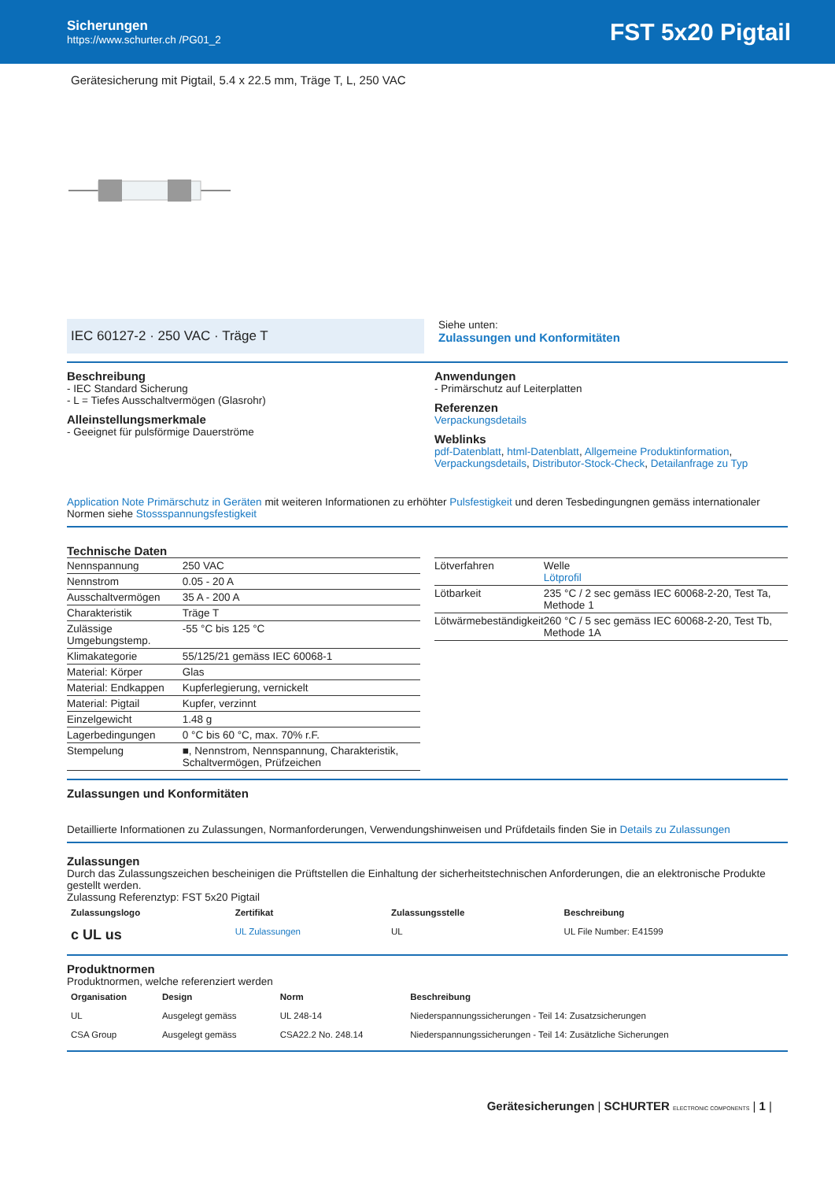Sicherungen
https://www.schurter.ch /PG01_2
FST 5x20 Pigtail
Gerätesicherung mit Pigtail, 5.4 x 22.5 mm, Träge T, L, 250 VAC
IEC 60127-2 · 250 VAC · Träge T
Siehe unten:
Zulassungen und Konformitäten
Beschreibung
- IEC Standard Sicherung
- L = Tiefes Ausschaltvermögen (Glasrohr)
Alleinstellungsmerkmale
- Geeignet für pulsförmige Dauerströme
Anwendungen
- Primärschutz auf Leiterplatten
Referenzen
Verpackungsdetails
Weblinks
pdf-Datenblatt, html-Datenblatt, Allgemeine Produktinformation, Verpackungsdetails, Distributor-Stock-Check, Detailanfrage zu Typ
Application Note Primärschutz in Geräten mit weiteren Informationen zu erhöhter Pulsfestigkeit und deren Tesbedingungnen gemäss internationaler Normen siehe Stossspannungsfestigkeit
Technische Daten
| Nennspannung | 250 VAC |
| Nennstrom | 0.05 - 20 A |
| Ausschaltvermögen | 35 A - 200 A |
| Charakteristik | Träge T |
| Zulässige Umgebungstemp. | -55 °C bis 125 °C |
| Klimakategorie | 55/125/21 gemäss IEC 60068-1 |
| Material: Körper | Glas |
| Material: Endkappen | Kupferlegierung, vernickelt |
| Material: Pigtail | Kupfer, verzinnt |
| Einzelgewicht | 1.48 g |
| Lagerbedingungen | 0 °C bis 60 °C, max. 70% r.F. |
| Stempelung | ■, Nennstrom, Nennspannung, Charakteristik, Schaltvermögen, Prüfzeichen |
| Lötverfahren | Welle Lötprofil |
| Lötbarkeit | 235 °C / 2 sec gemäss IEC 60068-2-20, Test Ta, Methode 1 |
| Lötwärmebeständigkeit | 260 °C / 5 sec gemäss IEC 60068-2-20, Test Tb, Methode 1A |
Zulassungen und Konformitäten
Detaillierte Informationen zu Zulassungen, Normanforderungen, Verwendungshinweisen und Prüfdetails finden Sie in Details zu Zulassungen
Zulassungen
Durch das Zulassungszeichen bescheinigen die Prüftstellen die Einhaltung der sicherheitstechnischen Anforderungen, die an elektronische Produkte gestellt werden.
Zulassung Referenztyp: FST 5x20 Pigtail
| Zulassungslogo | Zertifikat | Zulassungsstelle | Beschreibung |
| --- | --- | --- | --- |
| c UL us | UL Zulassungen | UL | UL File Number: E41599 |
Produktnormen
Produktnormen, welche referenziert werden
| Organisation | Design | Norm | Beschreibung |
| --- | --- | --- | --- |
| UL | Ausgelegt gemäss | UL 248-14 | Niederspannungssicherungen - Teil 14: Zusatzsicherungen |
| CSA Group | Ausgelegt gemäss | CSA22.2 No. 248.14 | Niederspannungssicherungen - Teil 14: Zusätzliche Sicherungen |
Gerätesicherungen | SCHURTER ELECTRONIC COMPONENTS | 1 |